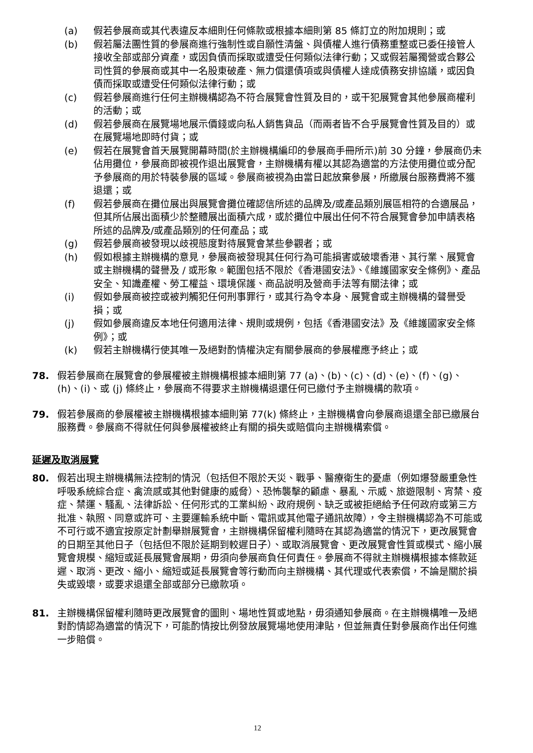(a) 假若參展商或其代表違反本細則任何條款或根據本細則第 85 條訂立的附加規則；或
(b) 假若屬法團性質的參展商進行強制性或自願性清盤、與債權人進行債務重整或已委任接管人接收全部或部分資產，或因負債而採取或遭受任何類似法律行動；又或假若屬獨營或合夥公司性質的參展商或其中一名股東破產、無力償還債項或與債權人達成債務安排協議，或因負債而採取或遭受任何類似法律行動；或
(c) 假若參展商進行任何主辦機構認為不符合展覽會性質及目的，或干犯展覽會其他參展商權利的活動；或
(d) 假若參展商在展覽場地展示價錢或向私人銷售貨品（而兩者皆不合乎展覽會性質及目的）或在展覽場地即時付貨；或
(e) 假若在展覽會首天展覽開幕時間(於主辦機構編印的參展商手冊所示)前 30 分鐘，參展商仍未佔用攤位，參展商即被視作退出展覽會，主辦機構有權以其認為適當的方法使用攤位或分配予參展商的用於特裝參展的區域。參展商被視為由當日起放棄參展，所繳展台服務費將不獲退還；或
(f) 假若參展商在攤位展出與展覽會攤位確認信所述的品牌及/或產品類別展區相符的合適展品，但其所佔展出面積少於整體展出面積六成，或於攤位中展出任何不符合展覽會參加申請表格所述的品牌及/或產品類別的任何產品；或
(g) 假若參展商被發現以歧視態度對待展覽會某些參觀者；或
(h) 假如根據主辦機構的意見，參展商被發現其任何行為可能損害或破壞香港、其行業、展覽會或主辦機構的聲譽及 / 或形象。範圍包括不限於《香港國安法》、《維護國家安全條例》、產品安全、知識產權、勞工權益、環境保護、商品説明及營商手法等有關法律；或
(i) 假如參展商被控或被判觸犯任何刑事罪行，或其行為令本身、展覽會或主辦機構的聲譽受損；或
(j) 假如參展商違反本地任何適用法律、規則或規例，包括《香港國安法》及《維護國家安全條例》；或
(k) 假若主辦機構行使其唯一及絕對酌情權決定有關參展商的參展權應予終止；或
78. 假若參展商在展覽會的參展權被主辦機構根據本細則第 77 (a)、(b)、(c)、(d)、(e)、(f)、(g)、(h)、(i)、或 (j) 條終止，參展商不得要求主辦機構退還任何已繳付予主辦機構的款項。
79. 假若參展商的參展權被主辦機構根據本細則第 77(k) 條終止，主辦機構會向參展商退還全部已繳展台服務費。參展商不得就任何與參展權被終止有關的損失或賠償向主辦機構索償。
延遲及取消展覽
80. 假若出現主辦機構無法控制的情況（包括但不限於天災、戰爭、醫療衛生的憂慮（例如爆發嚴重急性呼吸系統綜合症、禽流感或其他對健康的威脅）、恐怖襲擊的顧慮、暴亂、示威、旅遊限制、宵禁、疫症、禁運、騷亂、法律訴訟、任何形式的工業糾紛、政府規例、缺乏或被拒絕給予任何政府或第三方批准、執照、同意或許可、主要運輸系統中斷、電訊或其他電子通訊故障），令主辦機構認為不可能或不可行或不適宜按原定計劃舉辦展覽會，主辦機構保留權利隨時在其認為適當的情況下，更改展覽會的日期至其他日子（包括但不限於延期到較遲日子）、或取消展覽會、更改展覽會性質或模式、縮小展覽會規模、縮短或延長展覽會展期，毋須向參展商負任何責任。參展商不得就主辦機構根據本條款延遲、取消、更改、縮小、縮短或延長展覽會等行動而向主辦機構、其代理或代表索償，不論是關於損失或毀壞，或要求退還全部或部分已繳款項。
81. 主辦機構保留權利隨時更改展覽會的圖則、場地性質或地點，毋須通知參展商。在主辦機構唯一及絕對酌情認為適當的情況下，可能酌情按比例發放展覽場地使用津貼，但並無責任對參展商作出任何進一步賠償。
12